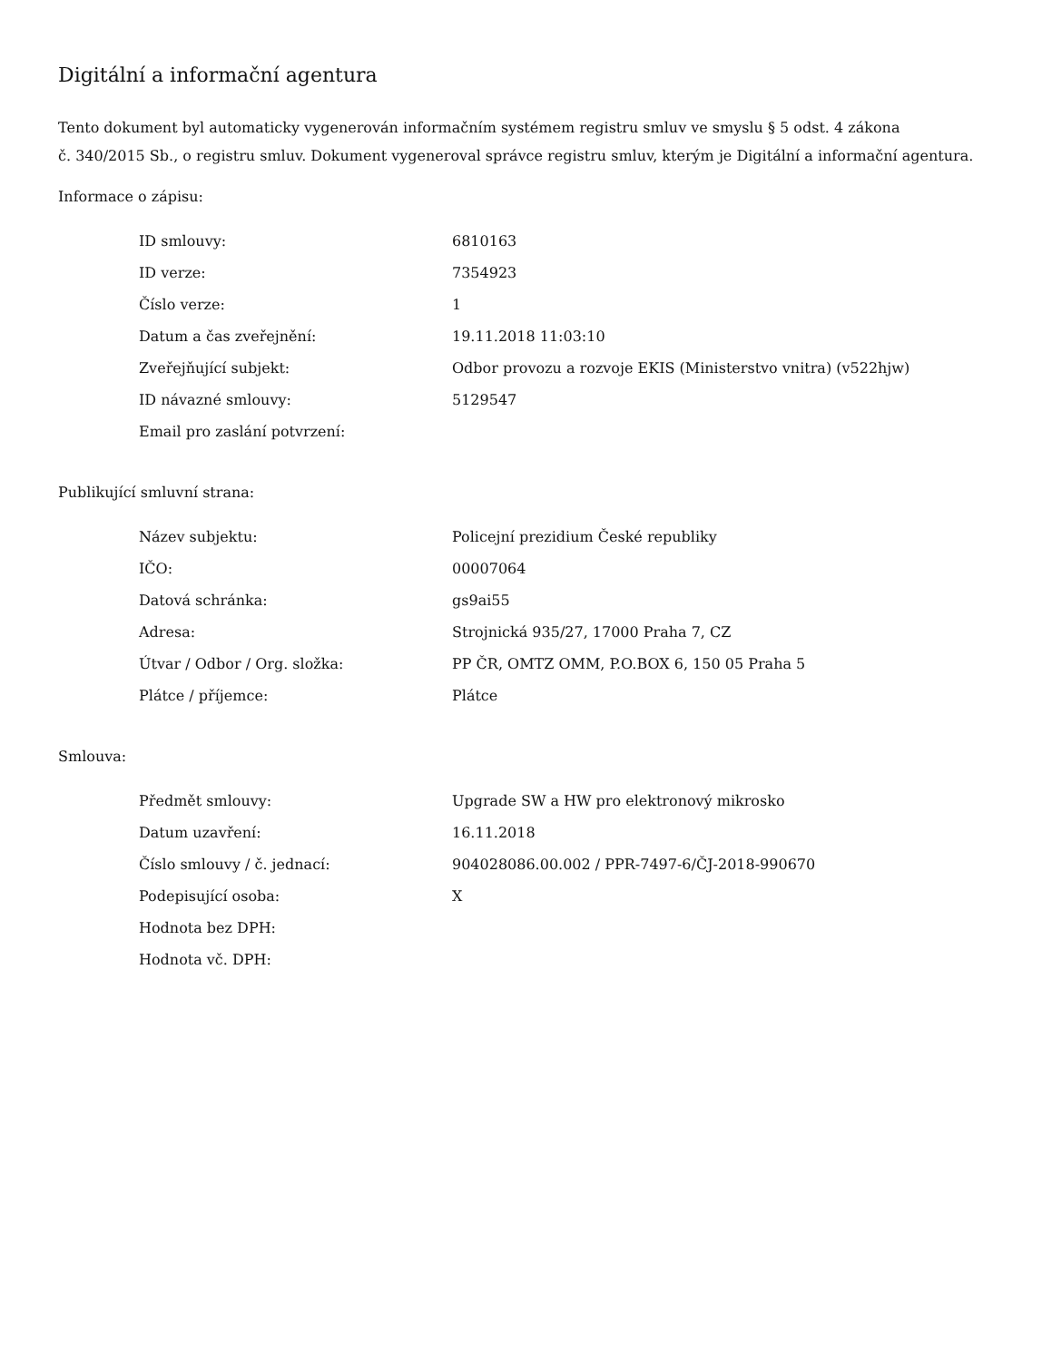Digitální a informační agentura
Tento dokument byl automaticky vygenerován informačním systémem registru smluv ve smyslu § 5 odst. 4 zákona
č. 340/2015 Sb., o registru smluv. Dokument vygeneroval správce registru smluv, kterým je Digitální a informační agentura.
Informace o zápisu:
| ID smlouvy: | 6810163 |
| ID verze: | 7354923 |
| Číslo verze: | 1 |
| Datum a čas zveřejnění: | 19.11.2018 11:03:10 |
| Zveřejňující subjekt: | Odbor provozu a rozvoje EKIS (Ministerstvo vnitra) (v522hjw) |
| ID návazné smlouvy: | 5129547 |
| Email pro zaslání potvrzení: | |
Publikující smluvní strana:
| Název subjektu: | Policejní prezidium České republiky |
| IČO: | 00007064 |
| Datová schránka: | gs9ai55 |
| Adresa: | Strojnická 935/27, 17000 Praha 7, CZ |
| Útvar / Odbor / Org. složka: | PP ČR, OMTZ OMM, P.O.BOX 6, 150 05 Praha 5 |
| Plátce / příjemce: | Plátce |
Smlouva:
| Předmět smlouvy: | Upgrade SW a HW pro elektronový mikrosko |
| Datum uzavření: | 16.11.2018 |
| Číslo smlouvy / č. jednací: | 904028086.00.002 / PPR-7497-6/ČJ-2018-990670 |
| Podepisující osoba: | X |
| Hodnota bez DPH: | |
| Hodnota vč. DPH: | |